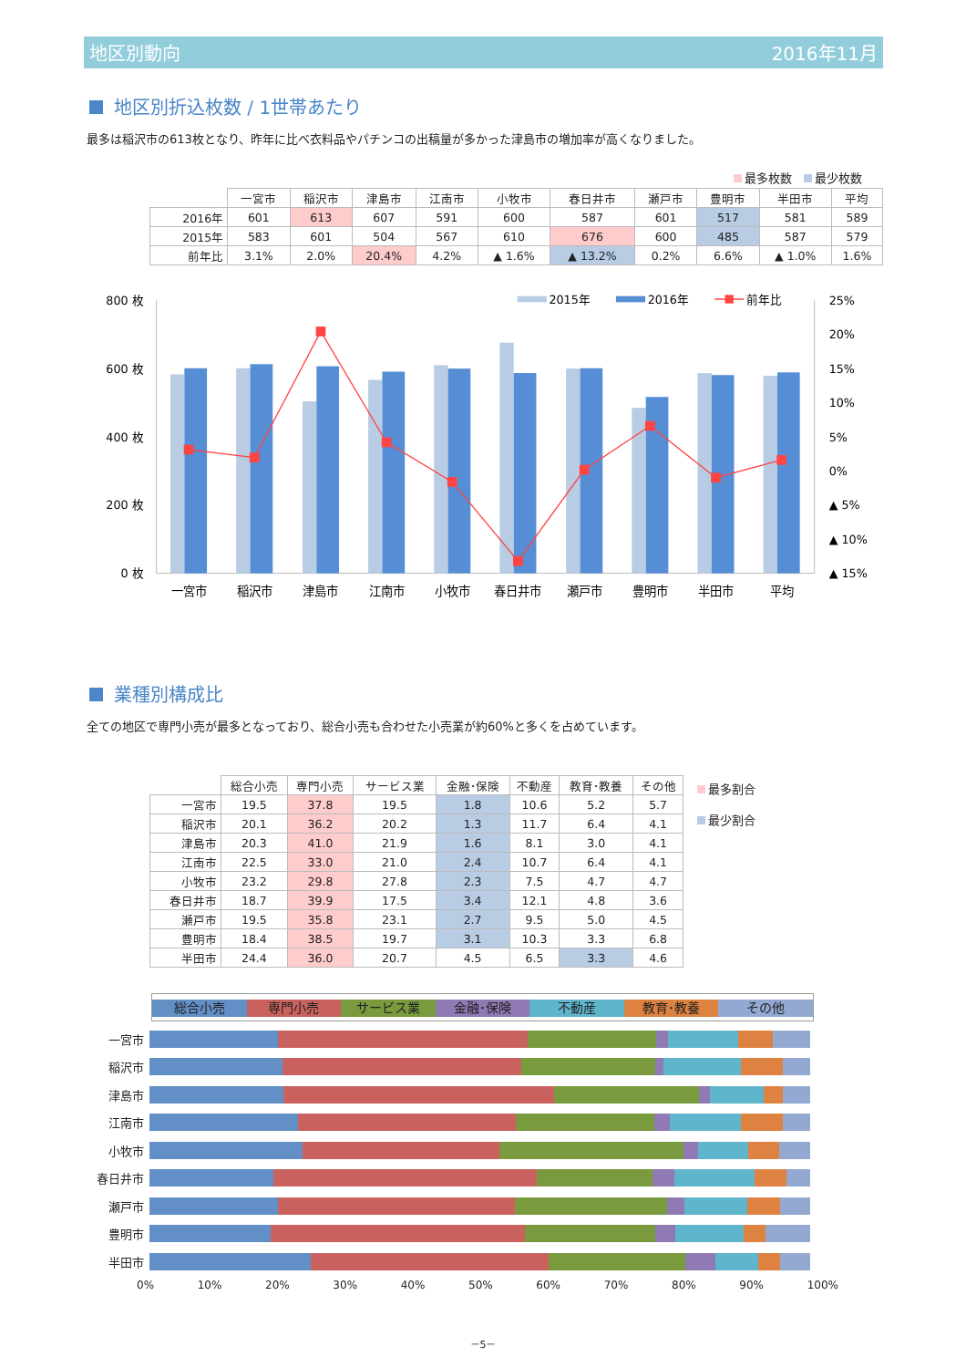地区別動向 2016年11月
地区別折込枚数 / 1世帯あたり
最多は稲沢市の613枚となり、昨年に比べ衣料品やパチンコの出稿量が多かった津島市の増加率が高くなりました。
最多枚数　 最少枚数
| | 一宮市 | 稲沢市 | 津島市 | 江南市 | 小牧市 | 春日井市 | 瀬戸市 | 豊明市 | 半田市 | 平均 |
| --- | --- | --- | --- | --- | --- | --- | --- | --- | --- | --- |
| 2016年 | 601 | 613 | 607 | 591 | 600 | 587 | 601 | 517 | 581 | 589 |
| 2015年 | 583 | 601 | 504 | 567 | 610 | 676 | 600 | 485 | 587 | 579 |
| 前年比 | 3.1% | 2.0% | 20.4% | 4.2% | ▲ 1.6% | ▲ 13.2% | 0.2% | 6.6% | ▲ 1.0% | 1.6% |
800 枚
600 枚
400 枚
200 枚
0 枚
25%
20%
15%
10%
5%
0%
▲ 5%
▲ 10%
▲ 15%
2015年
2016年
前年比
一宮市
稲沢市
津島市
江南市
小牧市
春日井市
瀬戸市
豊明市
半田市
平均
業種別構成比
全ての地区で専門小売が最多となっており、総合小売も合わせた小売業が約60%と多くを占めています。
| | 総合小売 | 専門小売 | サービス業 | 金融･保険 | 不動産 | 教育･教養 | その他 |
| --- | --- | --- | --- | --- | --- | --- | --- |
| 一宮市 | 19.5 | 37.8 | 19.5 | 1.8 | 10.6 | 5.2 | 5.7 |
| 稲沢市 | 20.1 | 36.2 | 20.2 | 1.3 | 11.7 | 6.4 | 4.1 |
| 津島市 | 20.3 | 41.0 | 21.9 | 1.6 | 8.1 | 3.0 | 4.1 |
| 江南市 | 22.5 | 33.0 | 21.0 | 2.4 | 10.7 | 6.4 | 4.1 |
| 小牧市 | 23.2 | 29.8 | 27.8 | 2.3 | 7.5 | 4.7 | 4.7 |
| 春日井市 | 18.7 | 39.9 | 17.5 | 3.4 | 12.1 | 4.8 | 3.6 |
| 瀬戸市 | 19.5 | 35.8 | 23.1 | 2.7 | 9.5 | 5.0 | 4.5 |
| 豊明市 | 18.4 | 38.5 | 19.7 | 3.1 | 10.3 | 3.3 | 6.8 |
| 半田市 | 24.4 | 36.0 | 20.7 | 4.5 | 6.5 | 3.3 | 4.6 |
最多割合
最少割合
総合小売 専門小売 サービス業 金融･保険 不動産 教育･教養 その他
一宮市
稲沢市
津島市
江南市
小牧市
春日井市
瀬戸市
豊明市
半田市
0% 10% 20% 30% 40% 50% 60% 70% 80% 90% 100%
－5－